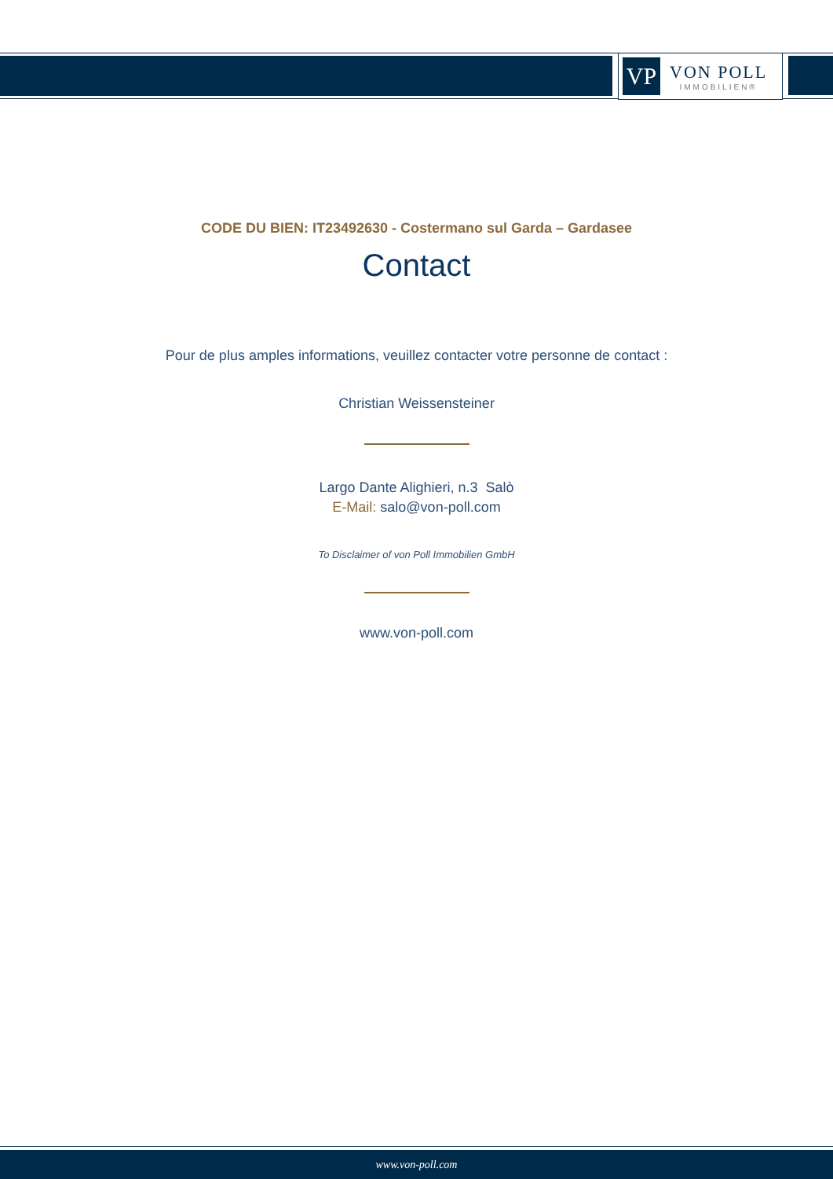VP
VON POLL
IMMOBILIEN®
CODE DU BIEN: IT23492630 - Costermano sul Garda – Gardasee
Contact
Pour de plus amples informations, veuillez contacter votre personne de contact :
Christian Weissensteiner
Largo Dante Alighieri, n.3 Salò
E-Mail: salo@von-poll.com
To Disclaimer of von Poll Immobilien GmbH
www.von-poll.com
www.von-poll.com